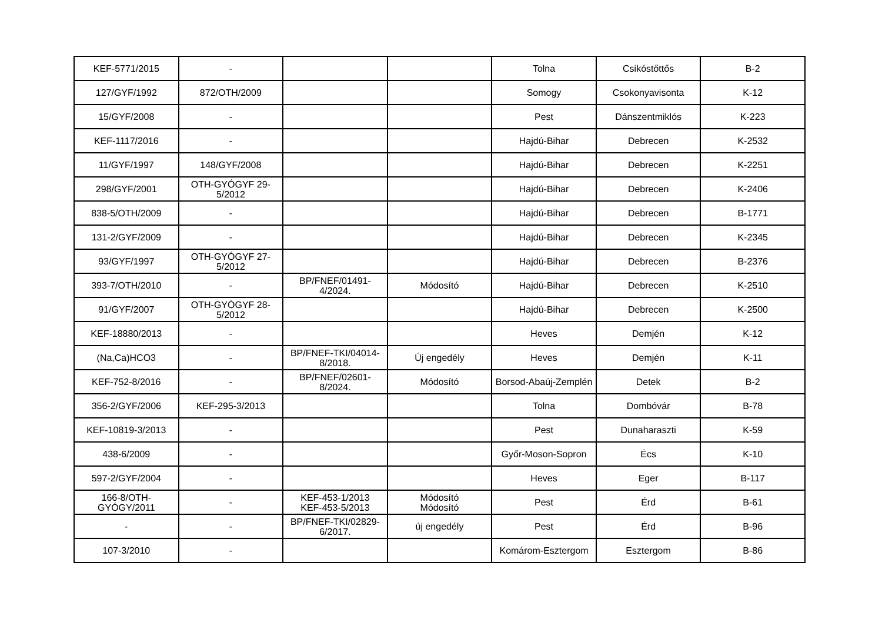| KEF-5771/2015 | - | | | Tolna | Csikóstőttős | B-2 |
| 127/GYF/1992 | 872/OTH/2009 | | | Somogy | Csokonyavisonta | K-12 |
| 15/GYF/2008 | - | | | Pest | Dánszentmiklós | K-223 |
| KEF-1117/2016 | - | | | Hajdú-Bihar | Debrecen | K-2532 |
| 11/GYF/1997 | 148/GYF/2008 | | | Hajdú-Bihar | Debrecen | K-2251 |
| 298/GYF/2001 | OTH-GYÓGYF 29-5/2012 | | | Hajdú-Bihar | Debrecen | K-2406 |
| 838-5/OTH/2009 | - | | | Hajdú-Bihar | Debrecen | B-1771 |
| 131-2/GYF/2009 | - | | | Hajdú-Bihar | Debrecen | K-2345 |
| 93/GYF/1997 | OTH-GYÓGYF 27-5/2012 | | | Hajdú-Bihar | Debrecen | B-2376 |
| 393-7/OTH/2010 | - | BP/FNEF/01491-4/2024. | Módosító | Hajdú-Bihar | Debrecen | K-2510 |
| 91/GYF/2007 | OTH-GYÓGYF 28-5/2012 | | | Hajdú-Bihar | Debrecen | K-2500 |
| KEF-18880/2013 | - | | | Heves | Demjén | K-12 |
| (Na,Ca)HCO3 | - | BP/FNEF-TKI/04014-8/2018. | Új engedély | Heves | Demjén | K-11 |
| KEF-752-8/2016 | - | BP/FNEF/02601-8/2024. | Módosító | Borsod-Abaúj-Zemplén | Detek | B-2 |
| 356-2/GYF/2006 | KEF-295-3/2013 | | | Tolna | Dombóvár | B-78 |
| KEF-10819-3/2013 | - | | | Pest | Dunaharaszti | K-59 |
| 438-6/2009 | - | | | Győr-Moson-Sopron | Écs | K-10 |
| 597-2/GYF/2004 | - | | | Heves | Eger | B-117 |
| 166-8/OTH-GYÓGY/2011 | - | KEF-453-1/2013 KEF-453-5/2013 | Módosító Módosító | Pest | Érd | B-61 |
| - | - | BP/FNEF-TKI/02829-6/2017. | új engedély | Pest | Érd | B-96 |
| 107-3/2010 | - | | | Komárom-Esztergom | Esztergom | B-86 |